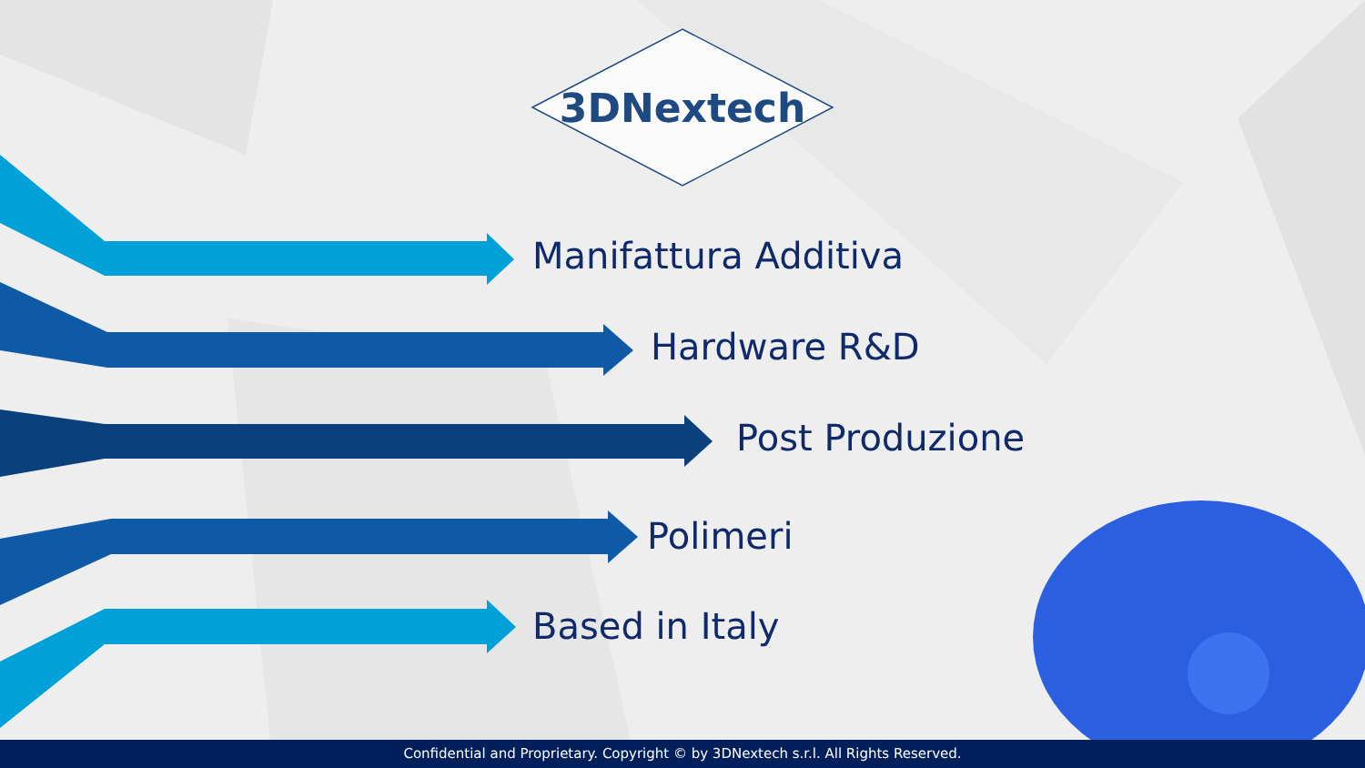3DNextech
Manifattura Additiva
Hardware R&D
Post Produzione
Polimeri
Based in Italy
Confidential and Proprietary. Copyright © by 3DNextech s.r.l. All Rights Reserved.